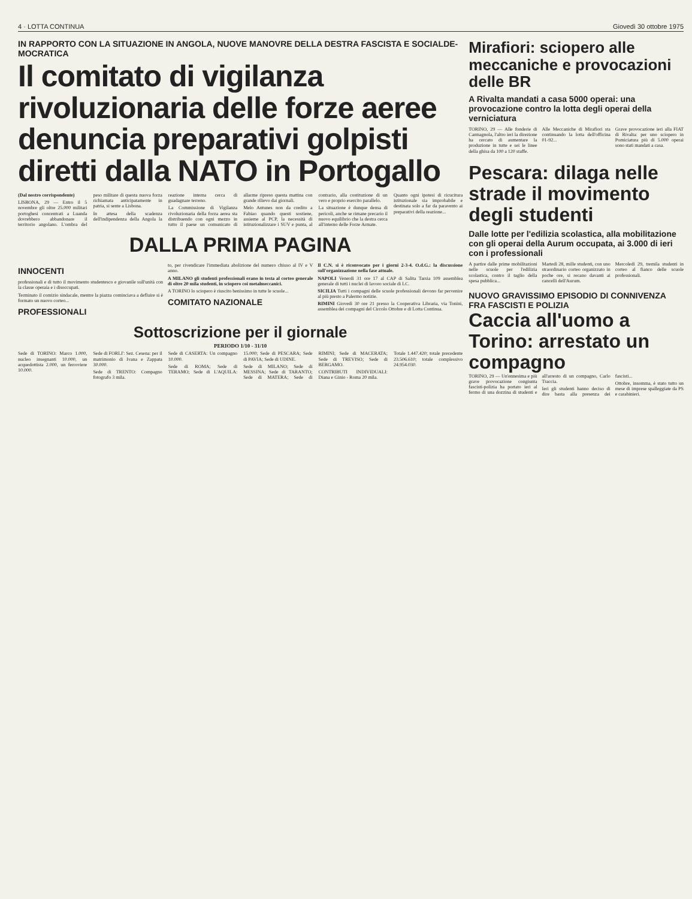4 · LOTTA CONTINUA Giovedì 30 ottobre 1975
IN RAPPORTO CON LA SITUAZIONE IN ANGOLA, NUOVE MANOVRE DELLA DESTRA FASCISTA E SOCIALDE-MOCRATICA
Il comitato di vigilanza rivoluzionaria delle forze aeree denuncia preparativi golpisti diretti dalla NATO in Portogallo
(Dal nostro corrispondente)
LISBONA, 29 — Entro il 5 novembre gli oltre 25.000 militari portoghesi concentrati a Luanda dovrebbero abbandonare il territorio angolano. L'ombra del peso militare di questa nuova forza richiamata anticipatamente in patria, si sente a Lisbona.
In attesa della scadenza dell'indipendenza della Angola la reazione interna cerca di guadagnare terreno.
La Commissione di Vigilanza rivoluzionaria della forza aerea sta distribuendo con ogni mezzo in tutto il paese un comunicato di allarme ripreso questa mattina con grande rilievo dai giornali.
Melo Antunes non da credito a Fabiao quando questi sostiene, assieme al PCP, la necessità di istituzionalizzare i SUV e punta, al contrario, alla costituzione di un vero e proprio esercito parallelo.
La situazione è dunque densa di pericoli, anche se rimane precario il nuovo equilibrio che la destra cerca all'interno delle Forze Armate.
Quanto ogni ipotesi di ricucitura istituzionale sia improbabile e destinata solo a far da paravento ai preparativi della reazione...
DALLA PRIMA PAGINA
INNOCENTI
professionali e di tutto il movimento studentesco e giovanile sull'unità con la classe operaia e i disoccupati.
Terminato il comizio sindacale, mentre la piazza cominciava a defluire si è formato un nuovo corteo...
PROFESSIONALI
to, per rivendicare l'immediata abolizione del numero chiuso al IV e V anno.
A MILANO gli studenti professionali erano in testa al corteo generale di oltre 20 mila studenti, in sciopero coi metalmeccanici.
A TORINO lo sciopero è riuscito benissimo in tutte le scuole...
COMITATO NAZIONALE
Il C.N. si è riconvocato per i giorni 2-3-4. O.d.G.: la discussione sull'organizzazione nella fase attuale.
NAPOLI Venerdì 31 ore 17 al CAP di Salita Tarsia 109 assemblea generale di tutti i nuclei di lavoro sociale di LC.
SICILIA Tutti i compagni delle scuole professionali devono far pervenire al più presto a Palermo notizie.
RIMINI Giovedì 30 ore 21 presso la Cooperativa Libraria, via Tonini, assemblea dei compagni del Circolo Ottobre e di Lotta Continua.
Sottoscrizione per il giornale
PERIODO 1/10 - 31/10
Sede di TORINO: Marco 1.000, nucleo insegnanti 10.000, un acquedottista 2.000, un ferroviere 10.000.
Sede di FORLI': Sez. Cesena: per il matrimonio di Ivana e Zappata 30.000.
Sede di TRENTO: Compagno fotografo 3 mila.
Sede di CASERTA: Un compagno 10.000.
Sede di ROMA; Sede di TERAMO; Sede di L'AQUILA: 15.000; Sede di PESCARA; Sede di PAVIA; Sede di UDINE.
Sede di MILANO; Sede di MESSINA; Sede di TARANTO; Sede di MATERA; Sede di RIMINI; Sede di MACERATA; Sede di TREVISO; Sede di BERGAMO.
CONTRIBUTI INDIVIDUALI: Diana e Ginio - Roma 20 mila.
Totale 1.447.420; totale precedente 23.506.610; totale complessivo 24.954.030.
Mirafiori: sciopero alle meccaniche e provocazioni delle BR
A Rivalta mandati a casa 5000 operai: una provocazione contro la lotta degli operai della verniciatura
TORINO, 29 — Alle fonderie di Carmagnola, l'altro ieri la direzione ha cercato di aumentare la produzione in tutte e sei le linee della ghisa da 100 a 120 staffe.
Alle Meccaniche di Mirafiori sta continuando la lotta dell'officina 01-92...
Grave provocazione ieri alla FIAT di Rivalta: per uno sciopero in Pomiciatura più di 5.000 operai sono stati mandati a casa.
Pescara: dilaga nelle strade il movimento degli studenti
Dalle lotte per l'edilizia scolastica, alla mobilitazione con gli operai della Aurum occupata, ai 3.000 di ieri con i professionali
A partire dalle prime mobilitazioni nelle scuole per l'edilizia scolastica, contro il taglio della spesa pubblica...
Martedì 28, mille studenti, con uno straordinario corteo organizzato in poche ore, si recano davanti ai cancelli dell'Aurum.
Mercoledì 29, tremila studenti in corteo al fianco delle scuole professionali.
NUOVO GRAVISSIMO EPISODIO DI CONNIVENZA FRA FASCISTI E POLIZIA
Caccia all'uomo a Torino: arrestato un compagno
TORINO, 29 — Un'ennesima e più grave provocazione congiunta fascisti-polizia ha portato ieri al fermo di una dozzina di studenti e all'arresto di un compagno, Carlo Traccia.
Ieri gli studenti hanno deciso di dire basta alla presenza dei fascisti...
Ottobre, insomma, è stato tutto un mese di imprese spalleggiate da PS e carabinieri.